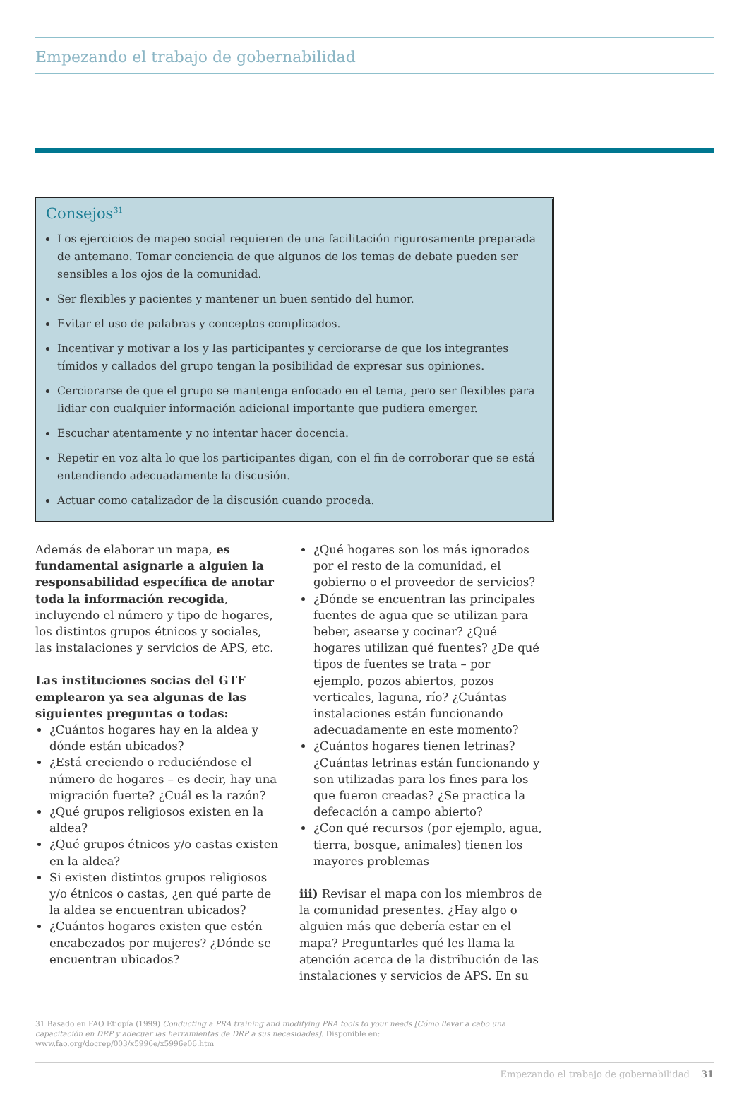Empezando el trabajo de gobernabilidad
Consejos<sup>31</sup>
Los ejercicios de mapeo social requieren de una facilitación rigurosamente preparada de antemano. Tomar conciencia de que algunos de los temas de debate pueden ser sensibles a los ojos de la comunidad.
Ser flexibles y pacientes y mantener un buen sentido del humor.
Evitar el uso de palabras y conceptos complicados.
Incentivar y motivar a los y las participantes y cerciorarse de que los integrantes tímidos y callados del grupo tengan la posibilidad de expresar sus opiniones.
Cerciorarse de que el grupo se mantenga enfocado en el tema, pero ser flexibles para lidiar con cualquier información adicional importante que pudiera emerger.
Escuchar atentamente y no intentar hacer docencia.
Repetir en voz alta lo que los participantes digan, con el fin de corroborar que se está entendiendo adecuadamente la discusión.
Actuar como catalizador de la discusión cuando proceda.
Además de elaborar un mapa, es fundamental asignarle a alguien la responsabilidad específica de anotar toda la información recogida, incluyendo el número y tipo de hogares, los distintos grupos étnicos y sociales, las instalaciones y servicios de APS, etc.
Las instituciones socias del GTF emplearon ya sea algunas de las siguientes preguntas o todas:
¿Cuántos hogares hay en la aldea y dónde están ubicados?
¿Está creciendo o reduciéndose el número de hogares – es decir, hay una migración fuerte? ¿Cuál es la razón?
¿Qué grupos religiosos existen en la aldea?
¿Qué grupos étnicos y/o castas existen en la aldea?
Si existen distintos grupos religiosos y/o étnicos o castas, ¿en qué parte de la aldea se encuentran ubicados?
¿Cuántos hogares existen que estén encabezados por mujeres? ¿Dónde se encuentran ubicados?
¿Qué hogares son los más ignorados por el resto de la comunidad, el gobierno o el proveedor de servicios?
¿Dónde se encuentran las principales fuentes de agua que se utilizan para beber, asearse y cocinar? ¿Qué hogares utilizan qué fuentes? ¿De qué tipos de fuentes se trata – por ejemplo, pozos abiertos, pozos verticales, laguna, río? ¿Cuántas instalaciones están funcionando adecuadamente en este momento?
¿Cuántos hogares tienen letrinas? ¿Cuántas letrinas están funcionando y son utilizadas para los fines para los que fueron creadas? ¿Se practica la defecación a campo abierto?
¿Con qué recursos (por ejemplo, agua, tierra, bosque, animales) tienen los mayores problemas
iii) Revisar el mapa con los miembros de la comunidad presentes. ¿Hay algo o alguien más que debería estar en el mapa? Preguntarles qué les llama la atención acerca de la distribución de las instalaciones y servicios de APS. En su
31 Basado en FAO Etiopía (1999) Conducting a PRA training and modifying PRA tools to your needs [Cómo llevar a cabo una capacitación en DRP y adecuar las herramientas de DRP a sus necesidades]. Disponible en: www.fao.org/docrep/003/x5996e/x5996e06.htm
Empezando el trabajo de gobernabilidad 31